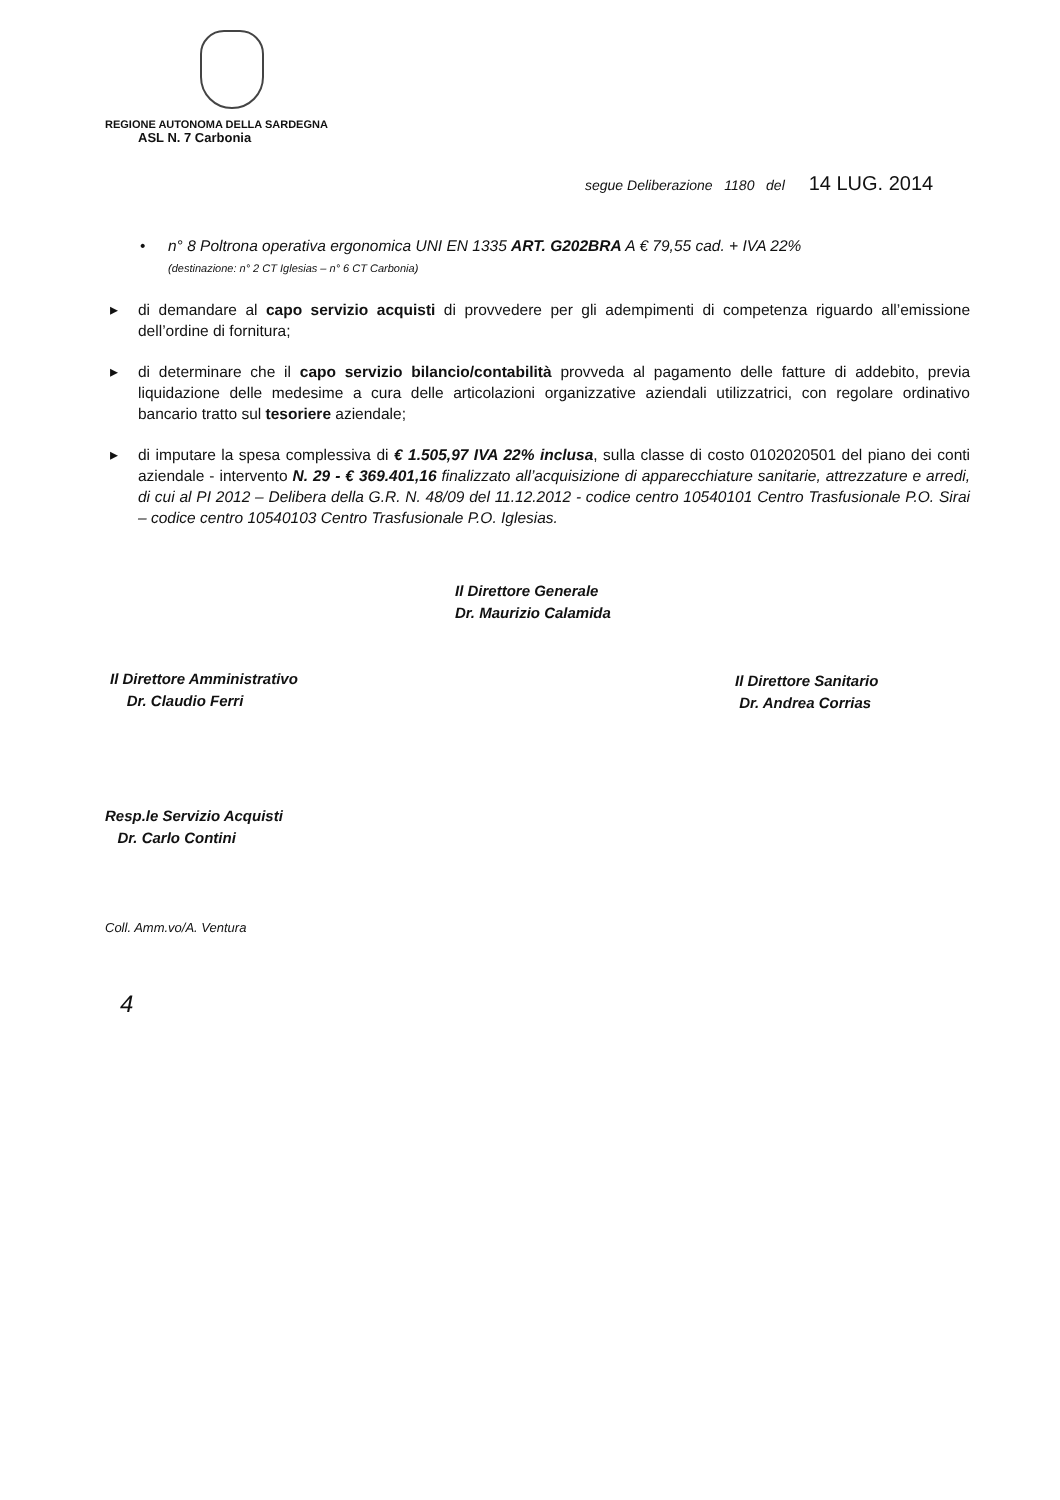REGIONE AUTONOMA DELLA SARDEGNA
ASL N. 7 Carbonia
segue Deliberazione 1180 del 14 LUG. 2014
• n° 8 Poltrona operativa ergonomica UNI EN 1335 ART. G202BRA A € 79,55 cad. + IVA 22%
(destinazione: n° 2 CT Iglesias – n° 6 CT Carbonia)
▸ di demandare al capo servizio acquisti di provvedere per gli adempimenti di competenza riguardo all’emissione dell’ordine di fornitura;
▸ di determinare che il capo servizio bilancio/contabilità provveda al pagamento delle fatture di addebito, previa liquidazione delle medesime a cura delle articolazioni organizzative aziendali utilizzatrici, con regolare ordinativo bancario tratto sul tesoriere aziendale;
▸ di imputare la spesa complessiva di € 1.505,97 IVA 22% inclusa, sulla classe di costo 0102020501 del piano dei conti aziendale - intervento N. 29 - € 369.401,16 finalizzato all’acquisizione di apparecchiature sanitarie, attrezzature e arredi, di cui al PI 2012 – Delibera della G.R. N. 48/09 del 11.12.2012 - codice centro 10540101 Centro Trasfusionale P.O. Sirai – codice centro 10540103 Centro Trasfusionale P.O. Iglesias.
Il Direttore Generale
Dr. Maurizio Calamida
Il Direttore Amministrativo
Dr. Claudio Ferri
Il Direttore Sanitario
Dr. Andrea Corrias
Resp.le Servizio Acquisti
Dr. Carlo Contini
Coll. Amm.vo/A. Ventura
4